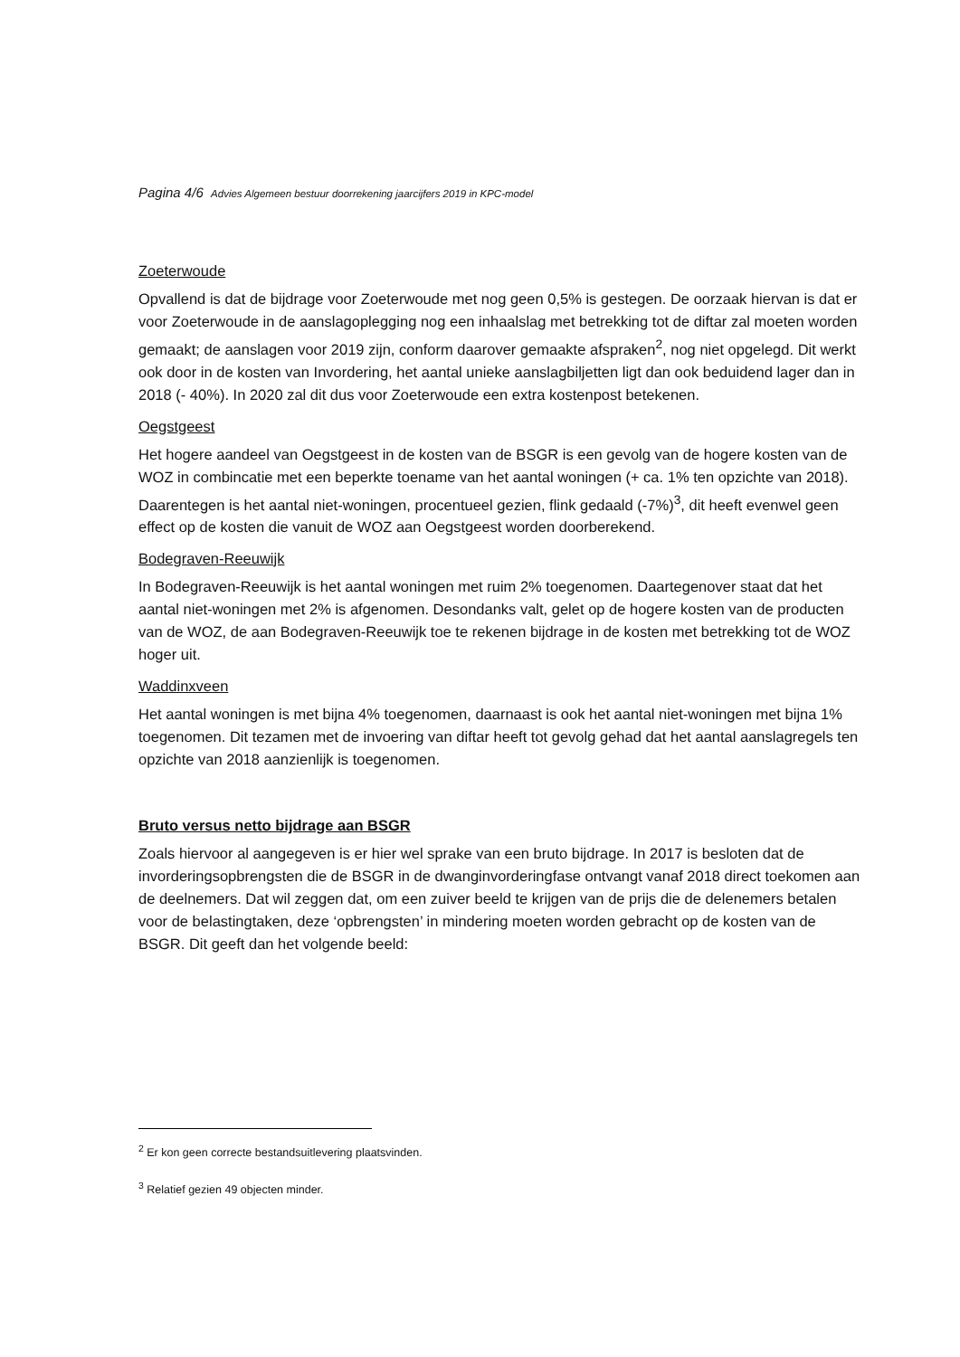Pagina 4/6 Advies Algemeen bestuur doorrekening jaarcijfers 2019 in KPC-model
Zoeterwoude
Opvallend is dat de bijdrage voor Zoeterwoude met nog geen 0,5% is gestegen. De oorzaak hiervan is dat er voor Zoeterwoude in de aanslagoplegging nog een inhaalslag met betrekking tot de diftar zal moeten worden gemaakt; de aanslagen voor 2019 zijn, conform daarover gemaakte afspraken<sup>2</sup>, nog niet opgelegd. Dit werkt ook door in de kosten van Invordering, het aantal unieke aanslagbiljetten ligt dan ook beduidend lager dan in 2018 (- 40%). In 2020 zal dit dus voor Zoeterwoude een extra kostenpost betekenen.
Oegstgeest
Het hogere aandeel van Oegstgeest in de kosten van de BSGR is een gevolg van de hogere kosten van de WOZ in combincatie met een beperkte toename van het aantal woningen (+ ca. 1% ten opzichte van 2018). Daarentegen is het aantal niet-woningen, procentueel gezien, flink gedaald (-7%)<sup>3</sup>, dit heeft evenwel geen effect op de kosten die vanuit de WOZ aan Oegstgeest worden doorberekend.
Bodegraven-Reeuwijk
In Bodegraven-Reeuwijk is het aantal woningen met ruim 2% toegenomen. Daartegenover staat dat het aantal niet-woningen met 2% is afgenomen. Desondanks valt, gelet op de hogere kosten van de producten van de WOZ, de aan Bodegraven-Reeuwijk toe te rekenen bijdrage in de kosten met betrekking tot de WOZ hoger uit.
Waddinxveen
Het aantal woningen is met bijna 4% toegenomen, daarnaast is ook het aantal niet-woningen met bijna 1% toegenomen. Dit tezamen met de invoering van diftar heeft tot gevolg gehad dat het aantal aanslagregels ten opzichte van 2018 aanzienlijk is toegenomen.
Bruto versus netto bijdrage aan BSGR
Zoals hiervoor al aangegeven is er hier wel sprake van een bruto bijdrage. In 2017 is besloten dat de invorderingsopbrengsten die de BSGR in de dwanginvorderingfase ontvangt vanaf 2018 direct toekomen aan de deelnemers. Dat wil zeggen dat, om een zuiver beeld te krijgen van de prijs die de delenemers betalen voor de belastingtaken, deze ‘opbrengsten’ in mindering moeten worden gebracht op de kosten van de BSGR. Dit geeft dan het volgende beeld:
<sup>2</sup> Er kon geen correcte bestandsuitlevering plaatsvinden.
<sup>3</sup> Relatief gezien 49 objecten minder.